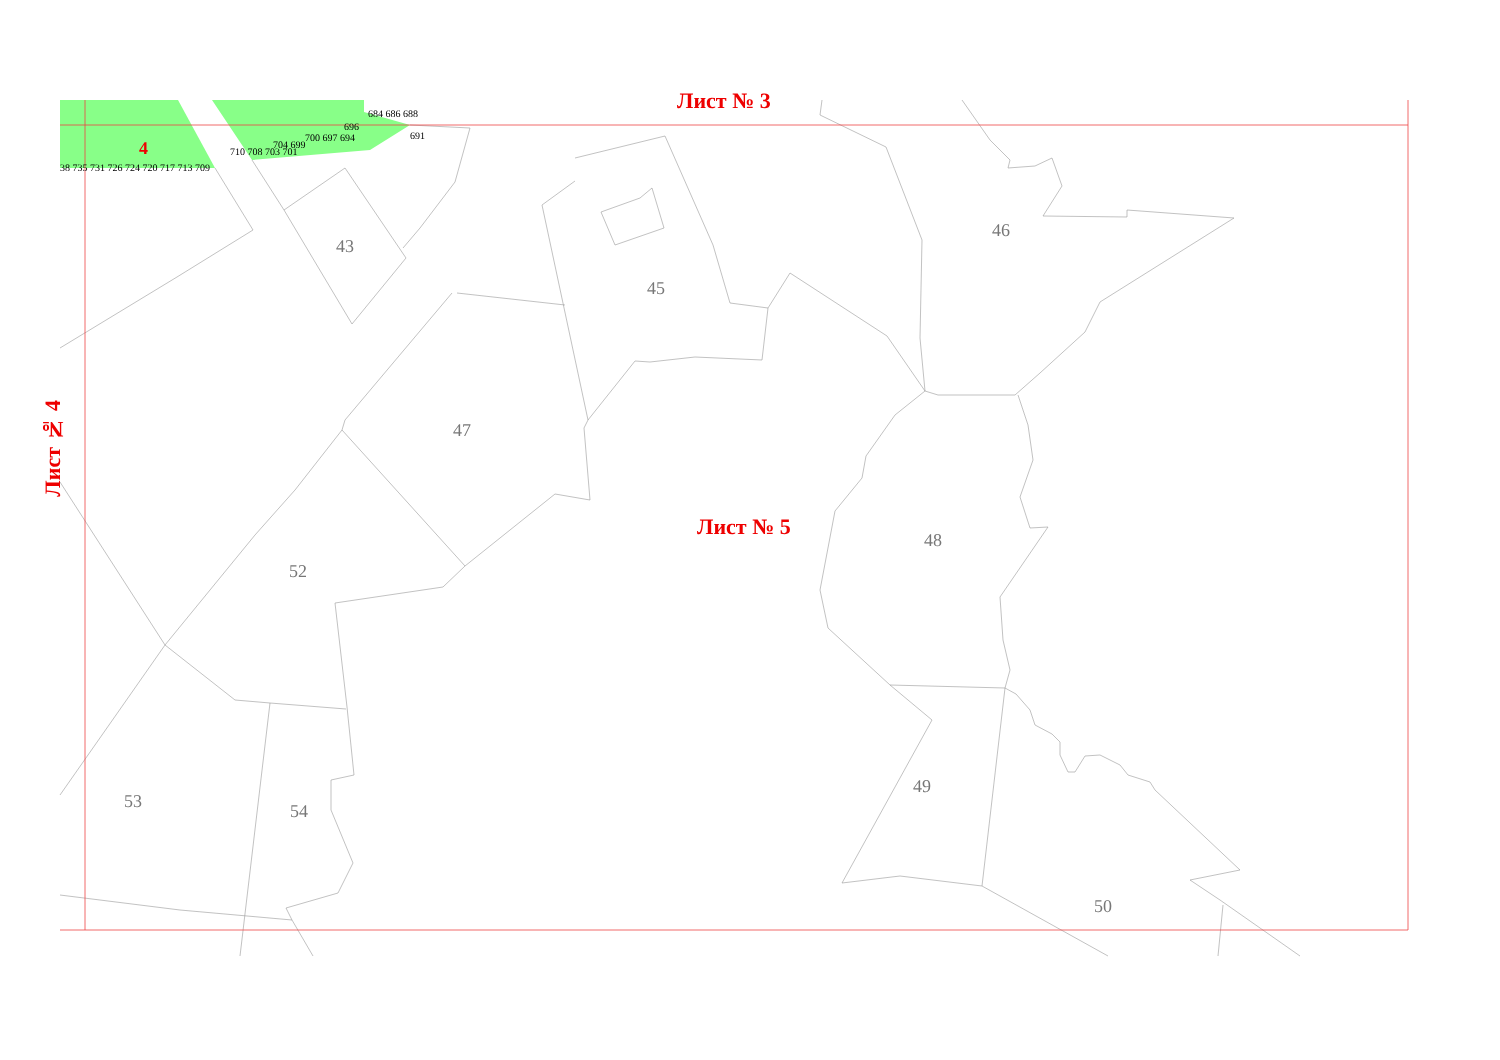Лист № 3
Лист № 5
Лист № 4
4
684 686 688
696
691
700 697 694
704 699
710 708 703 701
38 735 731 726 724 720 717 713 709
43
45
46
47
48
49
50
52
53 54